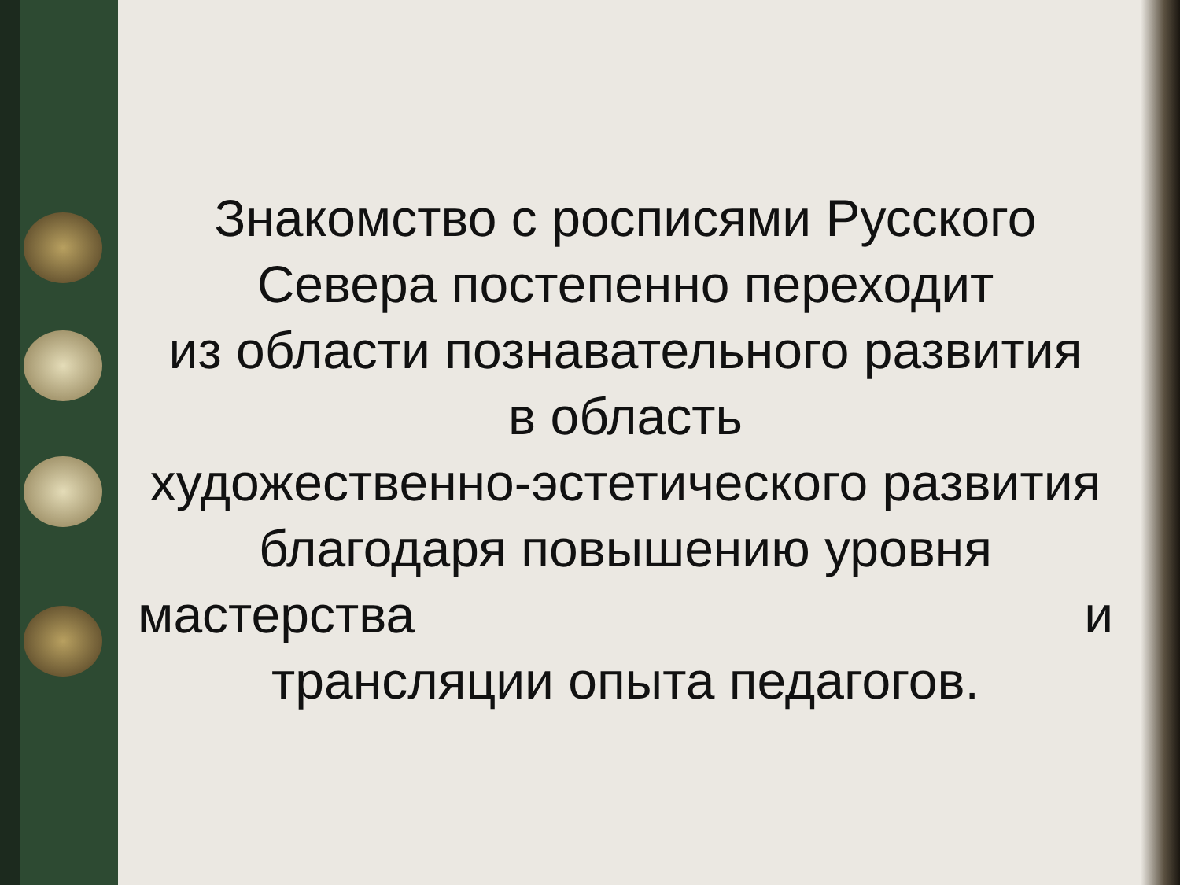Знакомство с росписями Русского Севера постепенно переходит
из области познавательного развития
в область
художественно-эстетического развития благодаря повышению уровня
мастерства и
трансляции опыта педагогов.